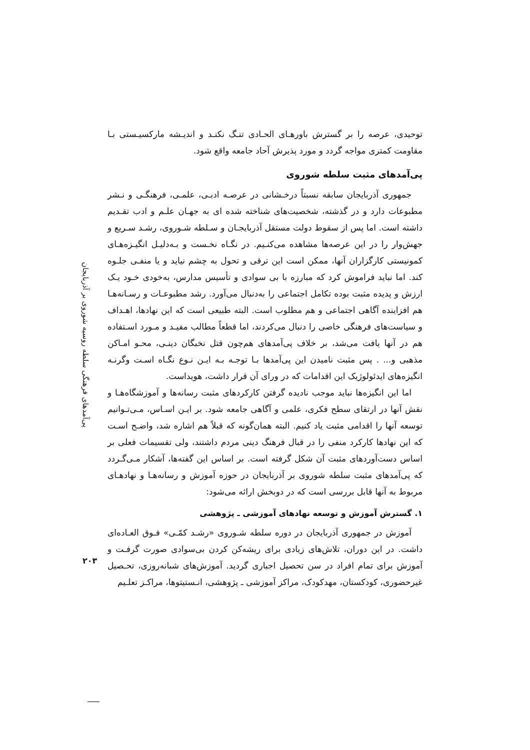پی‌آمدهای فرهنگی سلطه روسیه شوروی بر آذربایجان
۲۰۳
توحیدی، عرصه را بر گسترش باورهـای الحـادی تنـگ نکنـد و اندیـشه مارکسیـستی بـا مقاومت کمتری مواجه گردد و مورد پذیرش آحاد جامعه واقع شود.
پی‌آمدهای مثبت سلطه شوروی
جمهوری آذربایجان سابقه نسبتاً درخـشانی در عرصـه ادبـی، علمـی، فرهنگـی و نـشر مطبوعات دارد و در گذشته، شخصیت‌های شناخته شده ای به جهـان علـم و ادب تقـدیم داشته است. اما پس از سقوط دولت مستقل آذربایجـان و سـلطه شـوروی، رشـد سـریع و جهش‌وار را در این عرصه‌ها مشاهده می‌کنـیم. در نگـاه نخـست و بـه‌دلیـل انگیـزه‌هـای کمونیستی کارگزاران آنها، ممکن است این ترقی و تحول به چشم نیاید و یا منفـی جلـوه کند. اما نباید فراموش کرد که مبارزه با بی سوادی و تأسیس مدارس، به‌خودی خـود یـک ارزش و پدیده مثبت بوده تکامل اجتماعی را به‌دنبال می‌آورد. رشد مطبوعـات و رسـانه‌هـا هم افزاینده آگاهی اجتماعی و هم مطلوب است. البته طبیعی است که این نهادها، اهـداف و سیاست‌های فرهنگی خاصی را دنبال می‌کردند، اما قطعاً مطالب مفیـد و مـورد اسـتفاده هم در آنها یافت می‌شد، بر خلاف پی‌آمدهای هم‌چون قتل نخبگان دینـی، محـو امـاکن مذهبی و... . پس مثبت نامیدن این پی‌آمدها بـا توجـه بـه ایـن نـوع نگـاه اسـت وگرنـه انگیزه‌های ایدئولوژیک این اقدامات که در ورای آن قرار داشت، هویداست.
اما این انگیزه‌ها نباید موجب نادیده گرفتن کارکردهای مثبت رسانه‌ها و آموزشگاه‌هـا و نقش آنها در ارتقای سطح فکری، علمی و آگاهی جامعه شود. بر ایـن اسـاس، مـی‌تـوانیم توسعه آنها را اقدامی مثبت یاد کنیم. البته همان‌گونه که قبلاً هم اشاره شد، واضـح اسـت که این نهادها کارکرد منفی را در قبال فرهنگ دینی مردم داشتند، ولی تقسیمات فعلی بر اساس دست‌آوردهای مثبت آن شکل گرفته است. بر اساس این گفته‌ها، آشکار مـی‌گـردد که پی‌آمدهای مثبت سلطه شوروی بر آذربایجان در حوزه آموزش و رسانه‌هـا و نهادهـای مربوط به آنها قابل بررسی است که در دوبخش ارائه می‌شود:
۱. گسترش آموزش و توسعه نهادهای آموزشی ـ پژوهشی
آموزش در جمهوری آذربایجان در دوره سلطه شـوروی «رشـد کمّـی» فـوق العـاده‌ای داشت. در این دوران، تلاش‌های زیادی برای ریشه‌کن کردن بی‌سوادی صورت گرفـت و آموزش برای تمام افراد در سن تحصیل اجباری گردید. آموزش‌های شبانه‌روزی، تحـصیل غیرحضوری، کودکستان، مهدکودک، مراکز آموزشی ـ پژوهشی، انـستیتوها، مراکـز تعلـیم